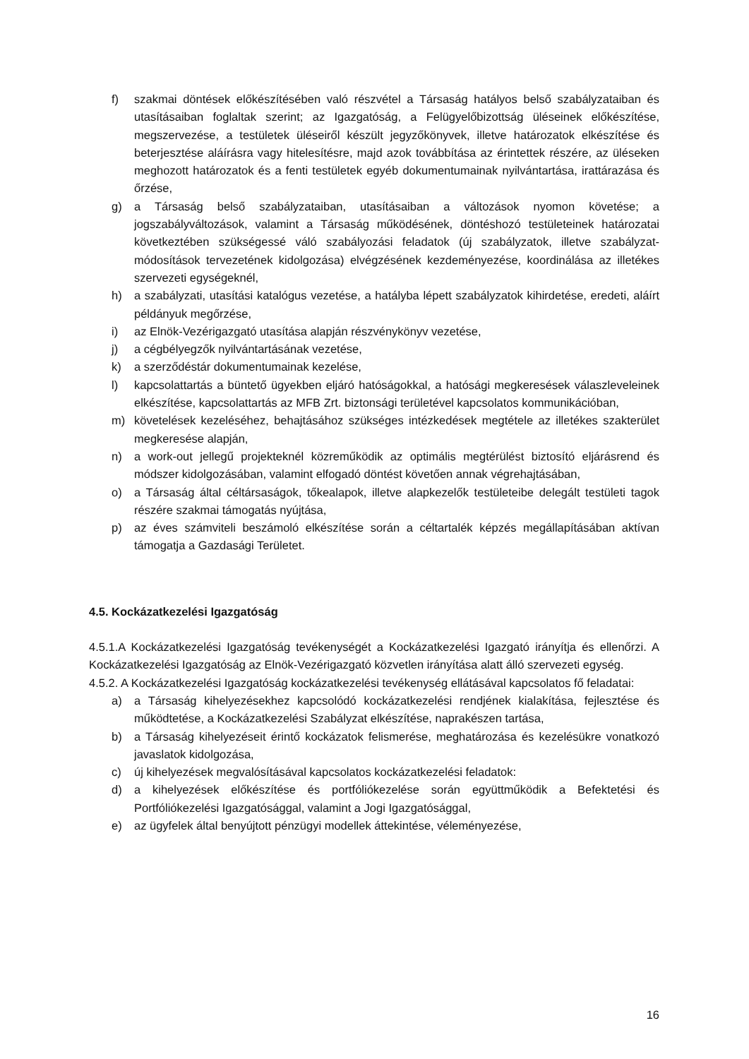f) szakmai döntések előkészítésében való részvétel a Társaság hatályos belső szabályzataiban és utasításaiban foglaltak szerint; az Igazgatóság, a Felügyelőbizottság üléseinek előkészítése, megszervezése, a testületek üléseiről készült jegyzőkönyvek, illetve határozatok elkészítése és beterjesztése aláírásra vagy hitelesítésre, majd azok továbbítása az érintettek részére, az üléseken meghozott határozatok és a fenti testületek egyéb dokumentumainak nyilvántartása, irattárazása és őrzése,
g) a Társaság belső szabályzataiban, utasításaiban a változások nyomon követése; a jogszabályváltozások, valamint a Társaság működésének, döntéshozó testületeinek határozatai következtében szükségessé váló szabályozási feladatok (új szabályzatok, illetve szabályzat-módosítások tervezetének kidolgozása) elvégzésének kezdeményezése, koordinálása az illetékes szervezeti egységeknél,
h) a szabályzati, utasítási katalógus vezetése, a hatályba lépett szabályzatok kihirdetése, eredeti, aláírt példányuk megőrzése,
i) az Elnök-Vezérigazgató utasítása alapján részvénykönyv vezetése,
j) a cégbélyegzők nyilvántartásának vezetése,
k) a szerződéstár dokumentumainak kezelése,
l) kapcsolattartás a büntető ügyekben eljáró hatóságokkal, a hatósági megkeresések válaszleveleinek elkészítése, kapcsolattartás az MFB Zrt. biztonsági területével kapcsolatos kommunikációban,
m) követelések kezeléséhez, behajtásához szükséges intézkedések megtétele az illetékes szakterület megkeresése alapján,
n) a work-out jellegű projekteknél közreműködik az optimális megtérülést biztosító eljárásrend és módszer kidolgozásában, valamint elfogadó döntést követően annak végrehajtásában,
o) a Társaság által céltársaságok, tőkealapok, illetve alapkezelők testületeibe delegált testületi tagok részére szakmai támogatás nyújtása,
p) az éves számviteli beszámoló elkészítése során a céltartalék képzés megállapításában aktívan támogatja a Gazdasági Területet.
4.5. Kockázatkezelési Igazgatóság
4.5.1.A Kockázatkezelési Igazgatóság tevékenységét a Kockázatkezelési Igazgató irányítja és ellenőrzi. A Kockázatkezelési Igazgatóság az Elnök-Vezérigazgató közvetlen irányítása alatt álló szervezeti egység.
4.5.2. A Kockázatkezelési Igazgatóság kockázatkezelési tevékenység ellátásával kapcsolatos fő feladatai:
a) a Társaság kihelyezésekhez kapcsolódó kockázatkezelési rendjének kialakítása, fejlesztése és működtetése, a Kockázatkezelési Szabályzat elkészítése, naprakészen tartása,
b) a Társaság kihelyezéseit érintő kockázatok felismerése, meghatározása és kezelésükre vonatkozó javaslatok kidolgozása,
c) új kihelyezések megvalósításával kapcsolatos kockázatkezelési feladatok:
d) a kihelyezések előkészítése és portfóliókezelése során együttműködik a Befektetési és Portfóliókezelési Igazgatósággal, valamint a Jogi Igazgatósággal,
e) az ügyfelek által benyújtott pénzügyi modellek áttekintése, véleményezése,
16